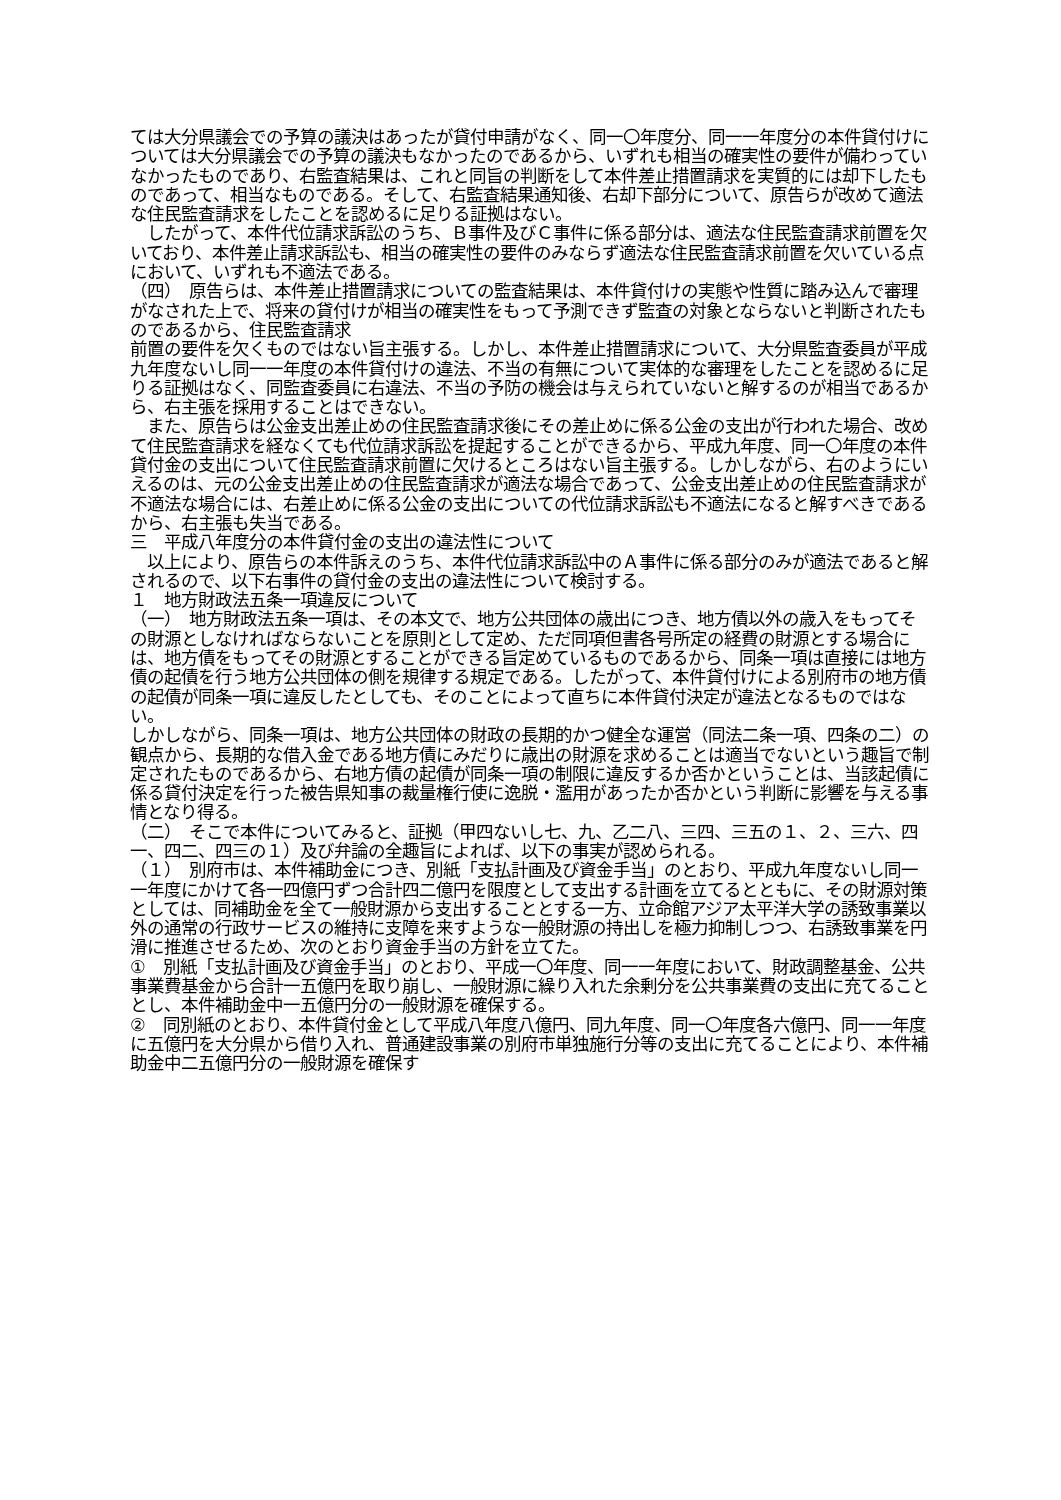ては大分県議会での予算の議決はあったが貸付申請がなく、同一〇年度分、同一一年度分の本件貸付けについては大分県議会での予算の議決もなかったのであるから、いずれも相当の確実性の要件が備わっていなかったものであり、右監査結果は、これと同旨の判断をして本件差止措置請求を実質的には却下したものであって、相当なものである。そして、右監査結果通知後、右却下部分について、原告らが改めて適法な住民監査請求をしたことを認めるに足りる証拠はない。
　したがって、本件代位請求訴訟のうち、Ｂ事件及びＣ事件に係る部分は、適法な住民監査請求前置を欠いており、本件差止請求訴訟も、相当の確実性の要件のみならず適法な住民監査請求前置を欠いている点において、いずれも不適法である。
（四）　原告らは、本件差止措置請求についての監査結果は、本件貸付けの実態や性質に踏み込んで審理がなされた上で、将来の貸付けが相当の確実性をもって予測できず監査の対象とならないと判断されたものであるから、住民監査請求
前置の要件を欠くものではない旨主張する。しかし、本件差止措置請求について、大分県監査委員が平成九年度ないし同一一年度の本件貸付けの違法、不当の有無について実体的な審理をしたことを認めるに足りる証拠はなく、同監査委員に右違法、不当の予防の機会は与えられていないと解するのが相当であるから、右主張を採用することはできない。
　また、原告らは公金支出差止めの住民監査請求後にその差止めに係る公金の支出が行われた場合、改めて住民監査請求を経なくても代位請求訴訟を提起することができるから、平成九年度、同一〇年度の本件貸付金の支出について住民監査請求前置に欠けるところはない旨主張する。しかしながら、右のようにいえるのは、元の公金支出差止めの住民監査請求が適法な場合であって、公金支出差止めの住民監査請求が不適法な場合には、右差止めに係る公金の支出についての代位請求訴訟も不適法になると解すべきであるから、右主張も失当である。
三　平成八年度分の本件貸付金の支出の違法性について
　以上により、原告らの本件訴えのうち、本件代位請求訴訟中のＡ事件に係る部分のみが適法であると解されるので、以下右事件の貸付金の支出の違法性について検討する。
１　地方財政法五条一項違反について
（一）　地方財政法五条一項は、その本文で、地方公共団体の歳出につき、地方債以外の歳入をもってその財源としなければならないことを原則として定め、ただ同項但書各号所定の経費の財源とする場合には、地方債をもってその財源とすることができる旨定めているものであるから、同条一項は直接には地方債の起債を行う地方公共団体の側を規律する規定である。したがって、本件貸付けによる別府市の地方債の起債が同条一項に違反したとしても、そのことによって直ちに本件貸付決定が違法となるものではない。
しかしながら、同条一項は、地方公共団体の財政の長期的かつ健全な運営（同法二条一項、四条の二）の観点から、長期的な借入金である地方債にみだりに歳出の財源を求めることは適当でないという趣旨で制定されたものであるから、右地方債の起債が同条一項の制限に違反するか否かということは、当該起債に係る貸付決定を行った被告県知事の裁量権行使に逸脱・濫用があったか否かという判断に影響を与える事情となり得る。
（二）　そこで本件についてみると、証拠（甲四ないし七、九、乙二八、三四、三五の１、２、三六、四一、四二、四三の１）及び弁論の全趣旨によれば、以下の事実が認められる。
（１）　別府市は、本件補助金につき、別紙「支払計画及び資金手当」のとおり、平成九年度ないし同一一年度にかけて各一四億円ずつ合計四二億円を限度として支出する計画を立てるとともに、その財源対策としては、同補助金を全て一般財源から支出することとする一方、立命館アジア太平洋大学の誘致事業以外の通常の行政サービスの維持に支障を来すような一般財源の持出しを極力抑制しつつ、右誘致事業を円滑に推進させるため、次のとおり資金手当の方針を立てた。
①　別紙「支払計画及び資金手当」のとおり、平成一〇年度、同一一年度において、財政調整基金、公共事業費基金から合計一五億円を取り崩し、一般財源に繰り入れた余剰分を公共事業費の支出に充てることとし、本件補助金中一五億円分の一般財源を確保する。
②　同別紙のとおり、本件貸付金として平成八年度八億円、同九年度、同一〇年度各六億円、同一一年度に五億円を大分県から借り入れ、普通建設事業の別府市単独施行分等の支出に充てることにより、本件補助金中二五億円分の一般財源を確保す